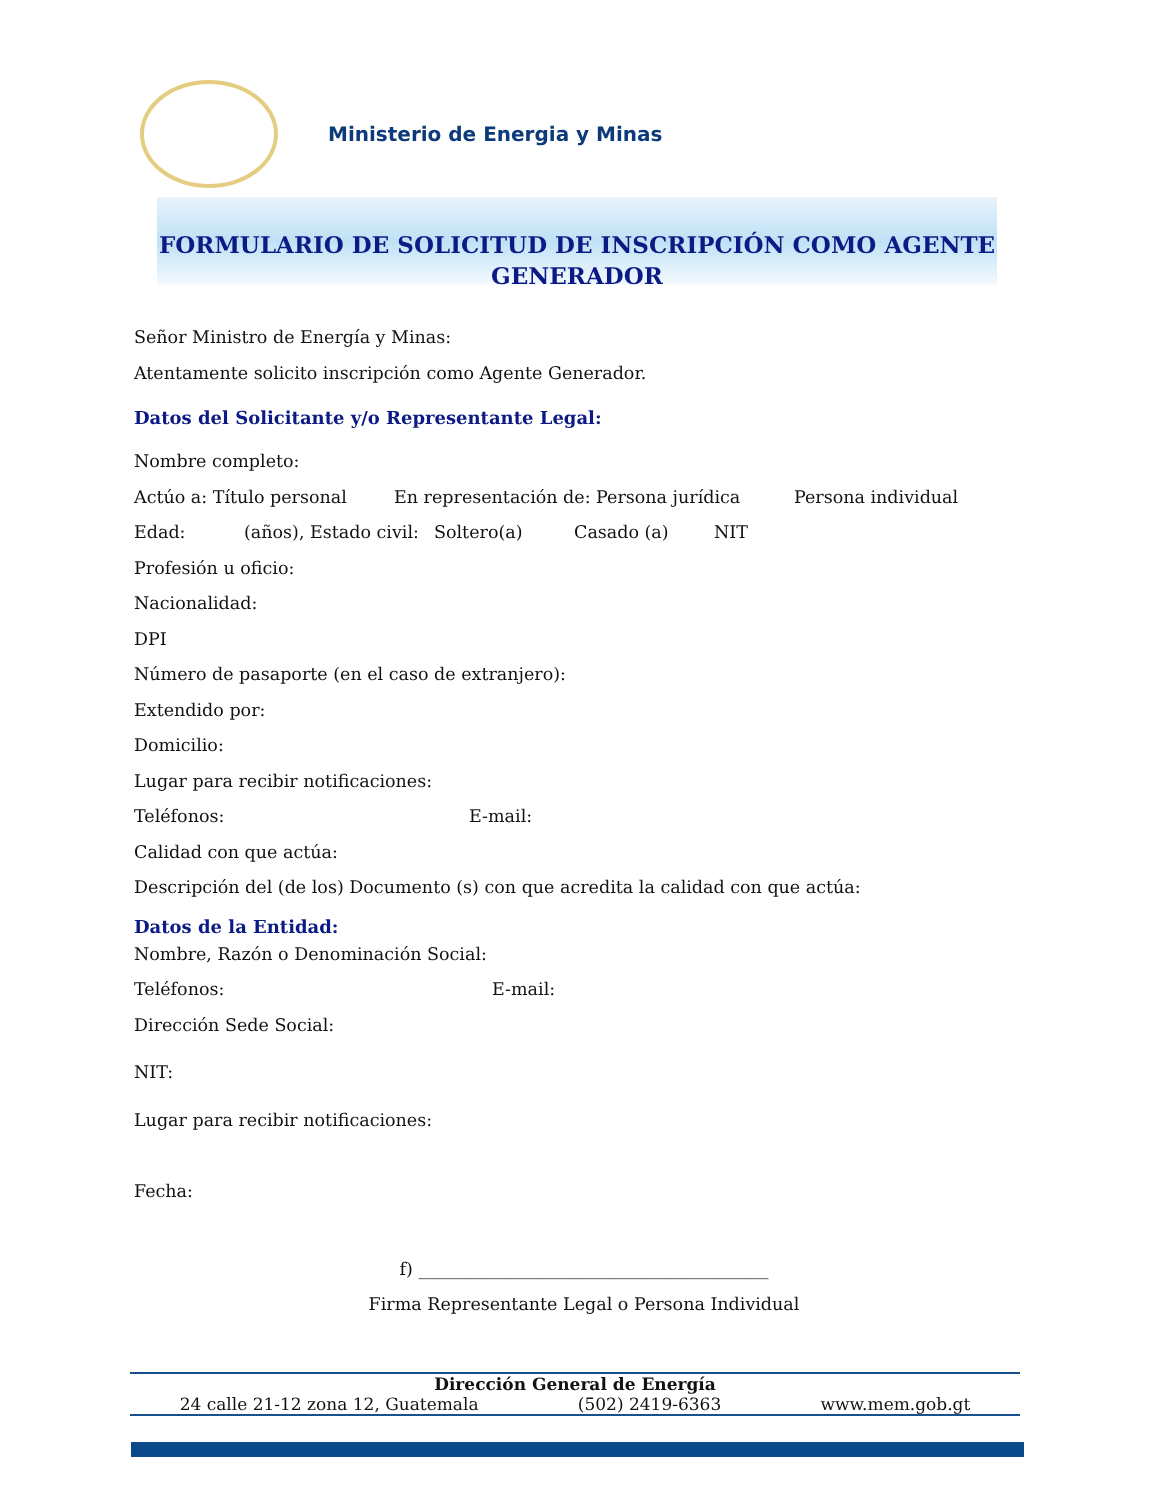Ministerio de Energia y Minas
FORMULARIO DE SOLICITUD DE INSCRIPCIÓN COMO AGENTE
GENERADOR
Señor Ministro de Energía y Minas:
Atentamente solicito inscripción como Agente Generador.
Datos del Solicitante y/o Representante Legal:
Nombre completo:
Actúo a: Título personal En representación de: Persona jurídica Persona individual
Edad: (años), Estado civil: Soltero(a) Casado (a) NIT
Profesión u oficio:
Nacionalidad:
DPI
Número de pasaporte (en el caso de extranjero):
Extendido por:
Domicilio:
Lugar para recibir notificaciones:
Teléfonos: E-mail:
Calidad con que actúa:
Descripción del (de los) Documento (s) con que acredita la calidad con que actúa:
Datos de la Entidad:
Nombre, Razón o Denominación Social:
Teléfonos: E-mail:
Dirección Sede Social:
NIT:
Lugar para recibir notificaciones:
Fecha:
f) ________________________________________
Firma Representante Legal o Persona Individual
Dirección General de Energía
24 calle 21-12 zona 12, Guatemala (502) 2419-6363 www.mem.gob.gt